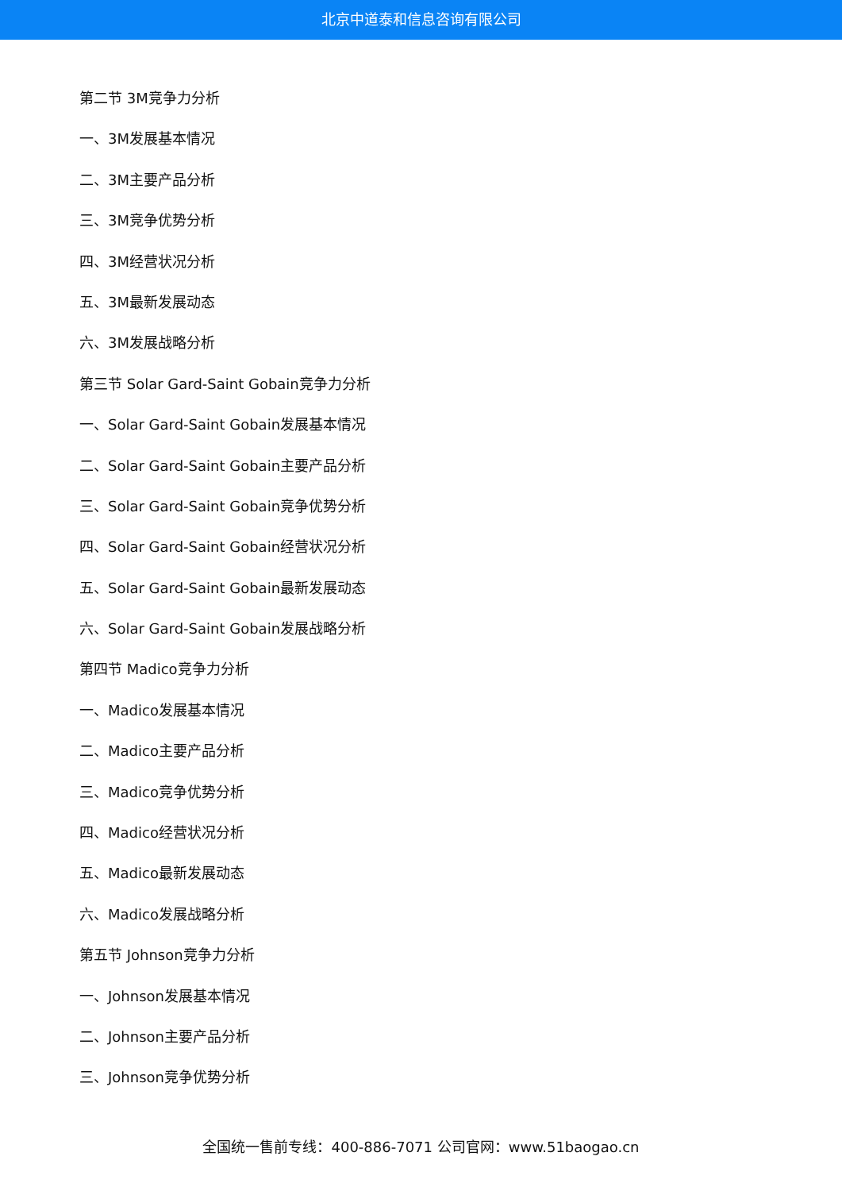北京中道泰和信息咨询有限公司
第二节 3M竞争力分析
一、3M发展基本情况
二、3M主要产品分析
三、3M竞争优势分析
四、3M经营状况分析
五、3M最新发展动态
六、3M发展战略分析
第三节 Solar Gard-Saint Gobain竞争力分析
一、Solar Gard-Saint Gobain发展基本情况
二、Solar Gard-Saint Gobain主要产品分析
三、Solar Gard-Saint Gobain竞争优势分析
四、Solar Gard-Saint Gobain经营状况分析
五、Solar Gard-Saint Gobain最新发展动态
六、Solar Gard-Saint Gobain发展战略分析
第四节 Madico竞争力分析
一、Madico发展基本情况
二、Madico主要产品分析
三、Madico竞争优势分析
四、Madico经营状况分析
五、Madico最新发展动态
六、Madico发展战略分析
第五节 Johnson竞争力分析
一、Johnson发展基本情况
二、Johnson主要产品分析
三、Johnson竞争优势分析
全国统一售前专线：400-886-7071 公司官网：www.51baogao.cn